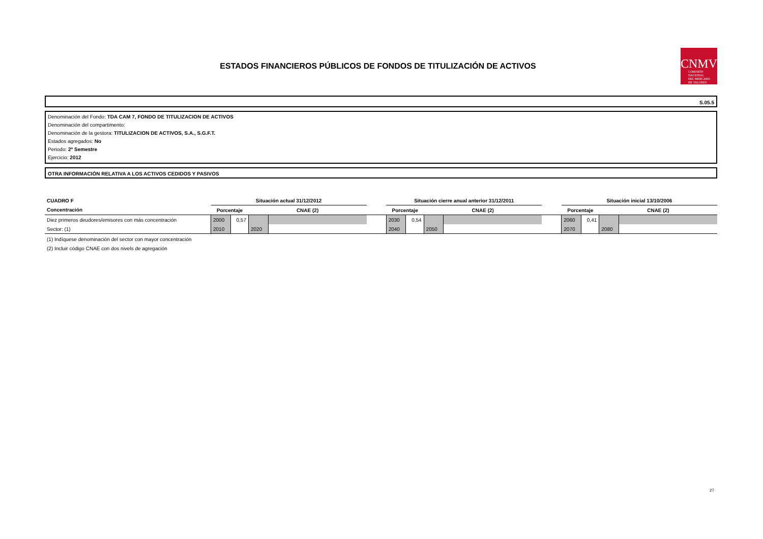ESTADOS FINANCIEROS PÚBLICOS DE FONDOS DE TITULIZACIÓN DE ACTIVOS
CNMV
COMISIÓN
NACIONAL
DEL MERCADO
DE VALORES
S.05.5
Denominación del Fondo: TDA CAM 7, FONDO DE TITULIZACION DE ACTIVOS
Denominación del compartimento:
Denominación de la gestora: TITULIZACION DE ACTIVOS, S.A., S.G.F.T.
Estados agregados: No
Periodo: 2º Semestre
Ejercicio: 2012
OTRA INFORMACIÓN RELATIVA A LOS ACTIVOS CEDIDOS Y PASIVOS
| CUADRO F | Situación actual 31/12/2012 | | | | | Situación cierre anual anterior 31/12/2011 | | | | | Situación inicial 13/10/2006 | | | |
| Concentración | Porcentaje | | CNAE (2) | | | Porcentaje | | CNAE (2) | | | Porcentaje | | CNAE (2) | |
| Diez primeros deudores/emisores con más concentración | 2000 | 0,57 | | | | 2030 | 0,54 | | | | 2060 | 0,41 | | |
| Sector: (1) | 2010 | | 2020 | | | 2040 | | 2050 | | | 2070 | | 2080 | |
(1) Indíquese denominación del sector con mayor concentración
(2) Incluir código CNAE con dos nivels de agregación
27